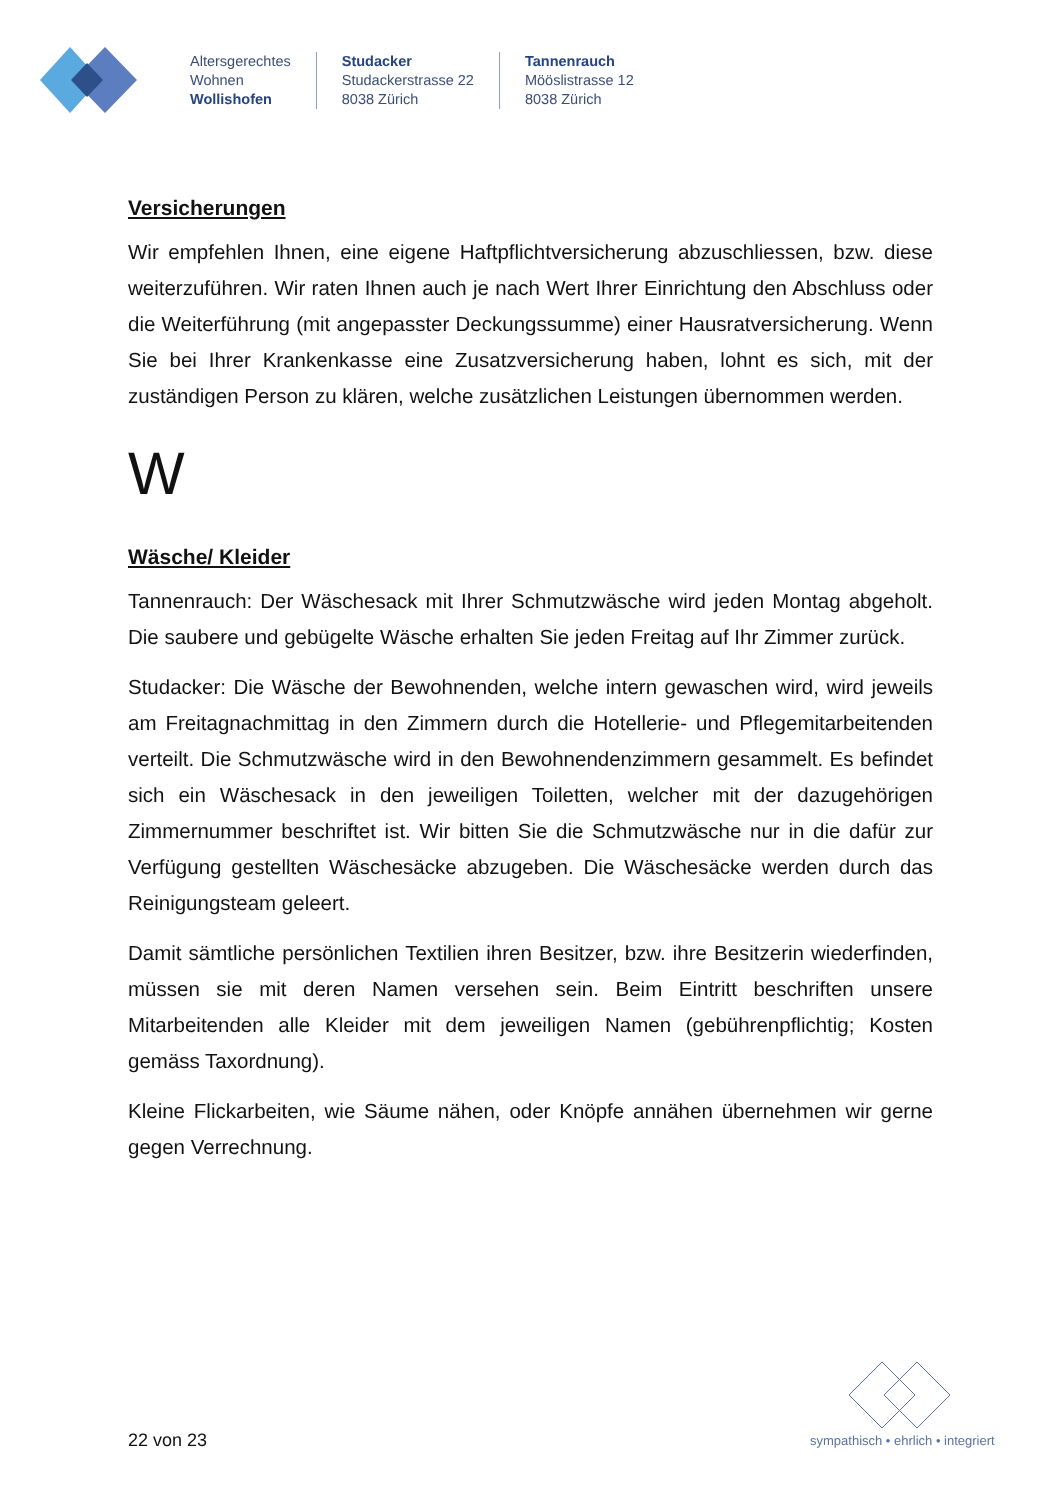Altersgerechtes
Wohnen
Wollishofen
Studacker
Studackerstrasse 22
8038 Zürich
Tannenrauch
Mööslistrasse 12
8038 Zürich
Versicherungen
Wir empfehlen Ihnen, eine eigene Haftpflichtversicherung abzuschliessen, bzw. diese weiterzuführen. Wir raten Ihnen auch je nach Wert Ihrer Einrichtung den Abschluss oder die Weiterführung (mit angepasster Deckungssumme) einer Hausratversicherung. Wenn Sie bei Ihrer Krankenkasse eine Zusatzversicherung haben, lohnt es sich, mit der zuständigen Person zu klären, welche zusätzlichen Leistungen übernommen werden.
W
Wäsche/ Kleider
Tannenrauch: Der Wäschesack mit Ihrer Schmutzwäsche wird jeden Montag abgeholt. Die saubere und gebügelte Wäsche erhalten Sie jeden Freitag auf Ihr Zimmer zurück.
Studacker: Die Wäsche der Bewohnenden, welche intern gewaschen wird, wird jeweils am Freitagnachmittag in den Zimmern durch die Hotellerie- und Pflegemitarbeitenden verteilt. Die Schmutzwäsche wird in den Bewohnendenzimmern gesammelt. Es befindet sich ein Wäschesack in den jeweiligen Toiletten, welcher mit der dazugehörigen Zimmernummer beschriftet ist. Wir bitten Sie die Schmutzwäsche nur in die dafür zur Verfügung gestellten Wäschesäcke abzugeben. Die Wäschesäcke werden durch das Reinigungsteam geleert.
Damit sämtliche persönlichen Textilien ihren Besitzer, bzw. ihre Besitzerin wiederfinden, müssen sie mit deren Namen versehen sein. Beim Eintritt beschriften unsere Mitarbeitenden alle Kleider mit dem jeweiligen Namen (gebührenpflichtig; Kosten gemäss Taxordnung).
Kleine Flickarbeiten, wie Säume nähen, oder Knöpfe annähen übernehmen wir gerne gegen Verrechnung.
sympathisch • ehrlich • integriert
22 von 23